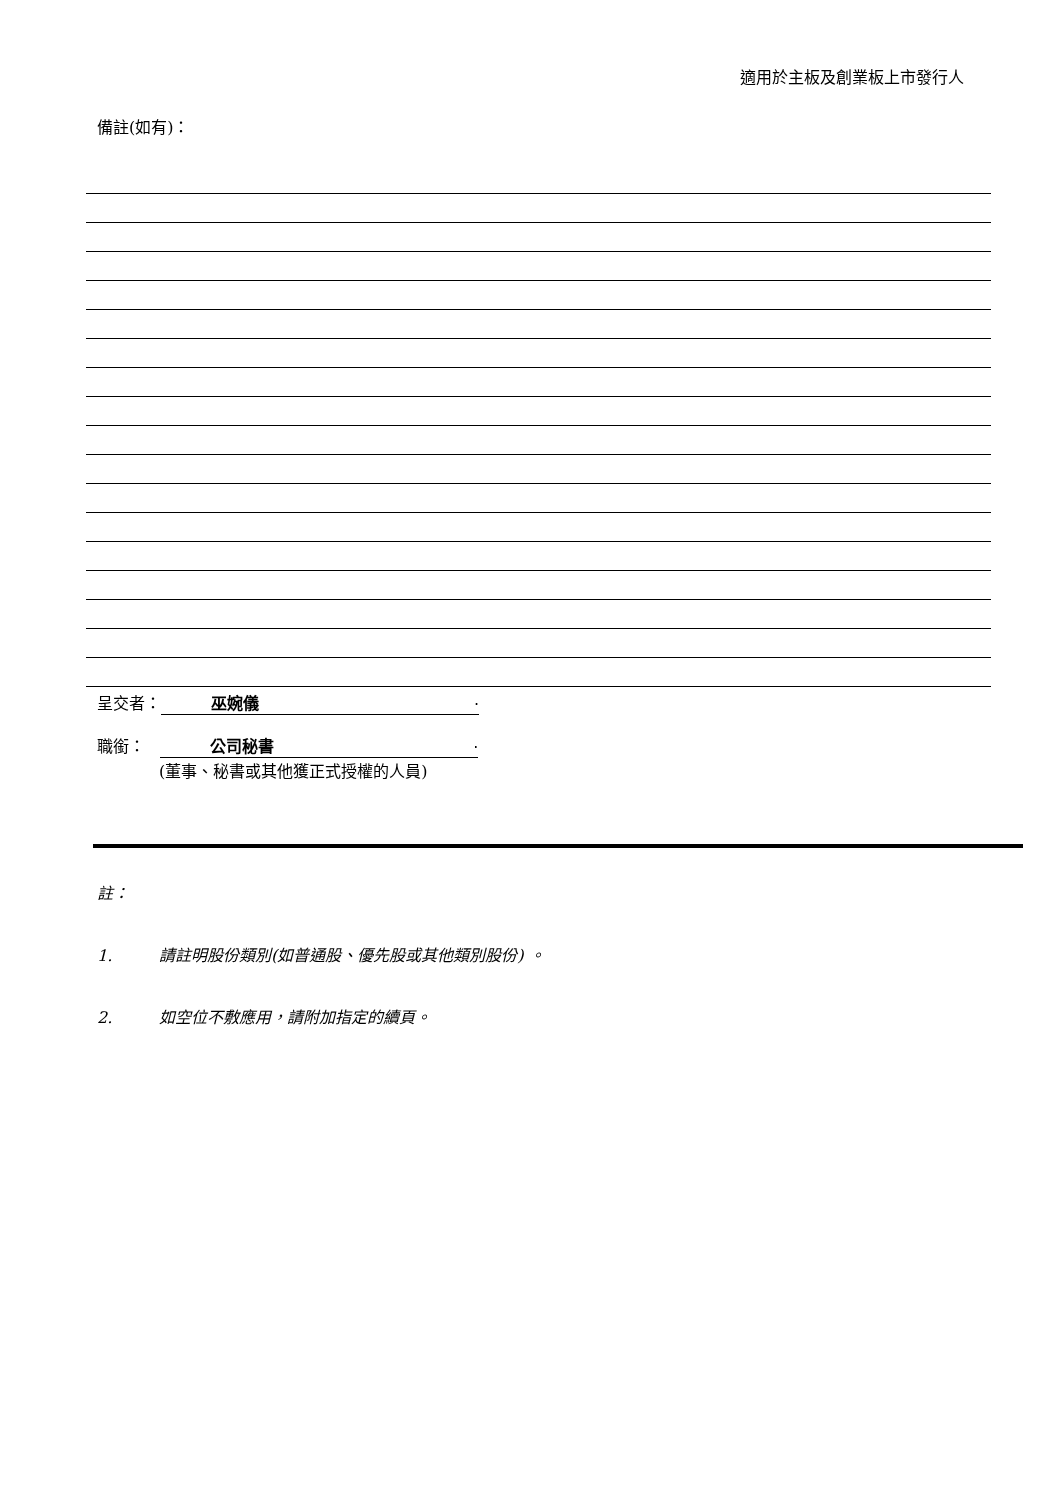適用於主板及創業板上市發行人
備註(如有)：
呈交者： 巫婉儀.
職銜： 公司秘書.
(董事、秘書或其他獲正式授權的人員)
註：
1. 請註明股份類別(如普通股、優先股或其他類別股份) 。
2. 如空位不敷應用，請附加指定的續頁。